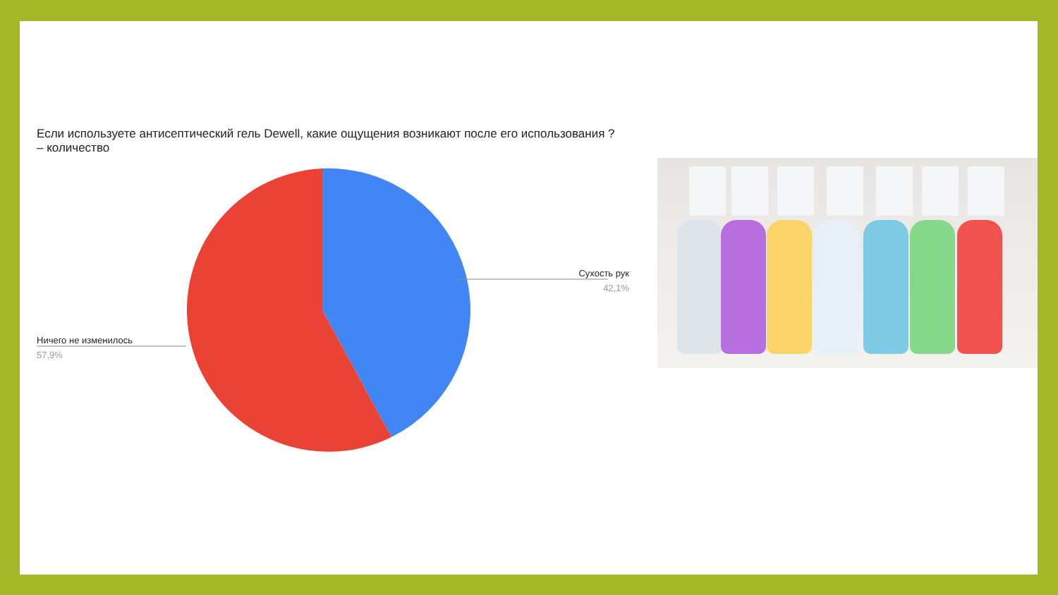Если используете антисептический гель Dewell, какие ощущения возникают после его использования ? – количество
Сухость рук
42,1%
Ничего не изменилось
57,9%